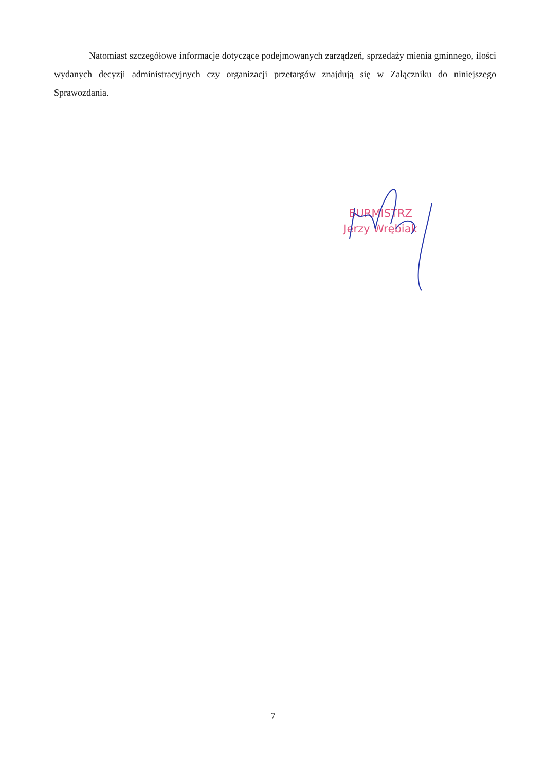Natomiast szczegółowe informacje dotyczące podejmowanych zarządzeń, sprzedaży mienia gminnego, ilości wydanych decyzji administracyjnych czy organizacji przetargów znajdują się w Załączniku do niniejszego Sprawozdania.
BURMISTRZ
Jerzy Wrębiak
7